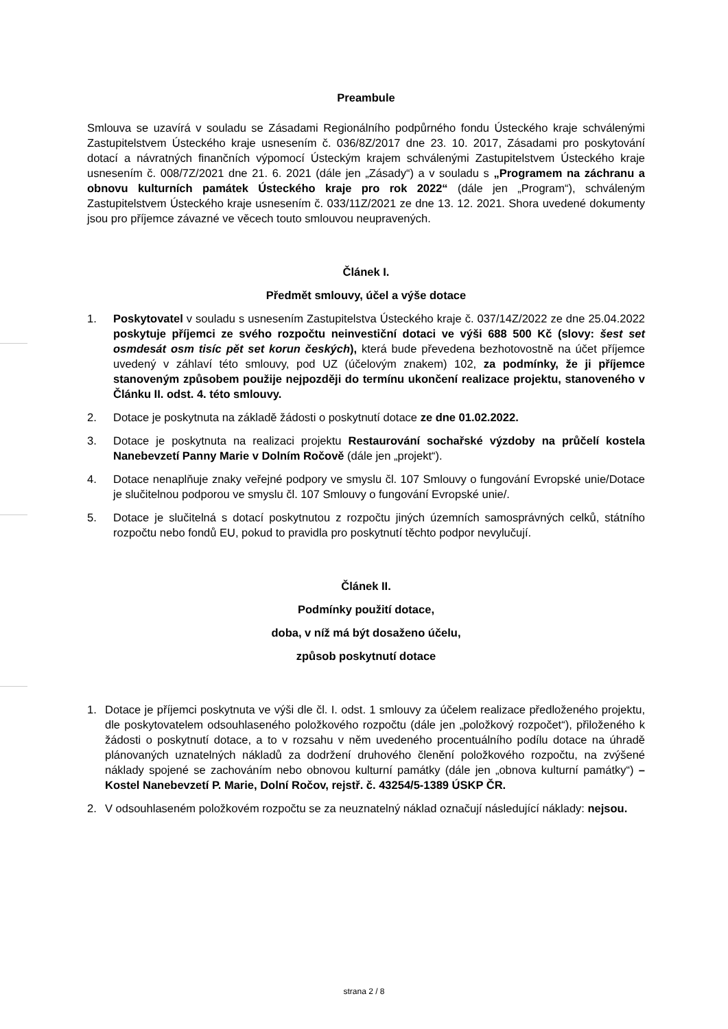Preambule
Smlouva se uzavírá v souladu se Zásadami Regionálního podpůrného fondu Ústeckého kraje schválenými Zastupitelstvem Ústeckého kraje usnesením č. 036/8Z/2017 dne 23. 10. 2017, Zásadami pro poskytování dotací a návratných finančních výpomocí Ústeckým krajem schválenými Zastupitelstvem Ústeckého kraje usnesením č. 008/7Z/2021 dne 21. 6. 2021 (dále jen „Zásady“) a v souladu s „Programem na záchranu a obnovu kulturních památek Ústeckého kraje pro rok 2022“ (dále jen „Program“), schváleným Zastupitelstvem Ústeckého kraje usnesením č. 033/11Z/2021 ze dne 13. 12. 2021. Shora uvedené dokumenty jsou pro příjemce závazné ve věcech touto smlouvou neupravených.
Článek I.
Předmět smlouvy, účel a výše dotace
1. Poskytovatel v souladu s usnesením Zastupitelstva Ústeckého kraje č. 037/14Z/2022 ze dne 25.04.2022 poskytuje příjemci ze svého rozpočtu neinvestiční dotaci ve výši 688 500 Kč (slovy: šest set osmdesát osm tisíc pět set korun českých), která bude převedena bezhotovostně na účet příjemce uvedený v záhlaví této smlouvy, pod UZ (účelovým znakem) 102, za podmínky, že ji příjemce stanoveným způsobem použije nejpozději do termínu ukončení realizace projektu, stanoveného v Článku II. odst. 4. této smlouvy.
2. Dotace je poskytnuta na základě žádosti o poskytnutí dotace ze dne 01.02.2022.
3. Dotace je poskytnuta na realizaci projektu Restaurování sochařské výzdoby na průčelí kostela Nanebevzetí Panny Marie v Dolním Ročově (dále jen „projekt“).
4. Dotace nenaplňuje znaky veřejné podpory ve smyslu čl. 107 Smlouvy o fungování Evropské unie/Dotace je slučitelnou podporou ve smyslu čl. 107 Smlouvy o fungování Evropské unie/.
5. Dotace je slučitelná s dotací poskytnutou z rozpočtu jiných územních samosprávných celků, státního rozpočtu nebo fondů EU, pokud to pravidla pro poskytnutí těchto podpor nevylučují.
Článek II.
Podmínky použití dotace,
doba, v níž má být dosaženo účelu,
způsob poskytnutí dotace
1. Dotace je příjemci poskytnuta ve výši dle čl. I. odst. 1 smlouvy za účelem realizace předloženého projektu, dle poskytovatelem odsouhlaseného položkového rozpočtu (dále jen „položkový rozpočet“), přiloženého k žádosti o poskytnutí dotace, a to v rozsahu v něm uvedeného procentuálního podílu dotace na úhradě plánovaných uznatelných nákladů za dodržení druhového členění položkového rozpočtu, na zvýšené náklady spojené se zachováním nebo obnovou kulturní památky (dále jen „obnova kulturní památky“) – Kostel Nanebevzetí P. Marie, Dolní Ročov, rejstř. č. 43254/5-1389 ÚSKP ČR.
2. V odsouhlaseném položkovém rozpočtu se za neuznatelný náklad označují následující náklady: nejsou.
strana 2 / 8